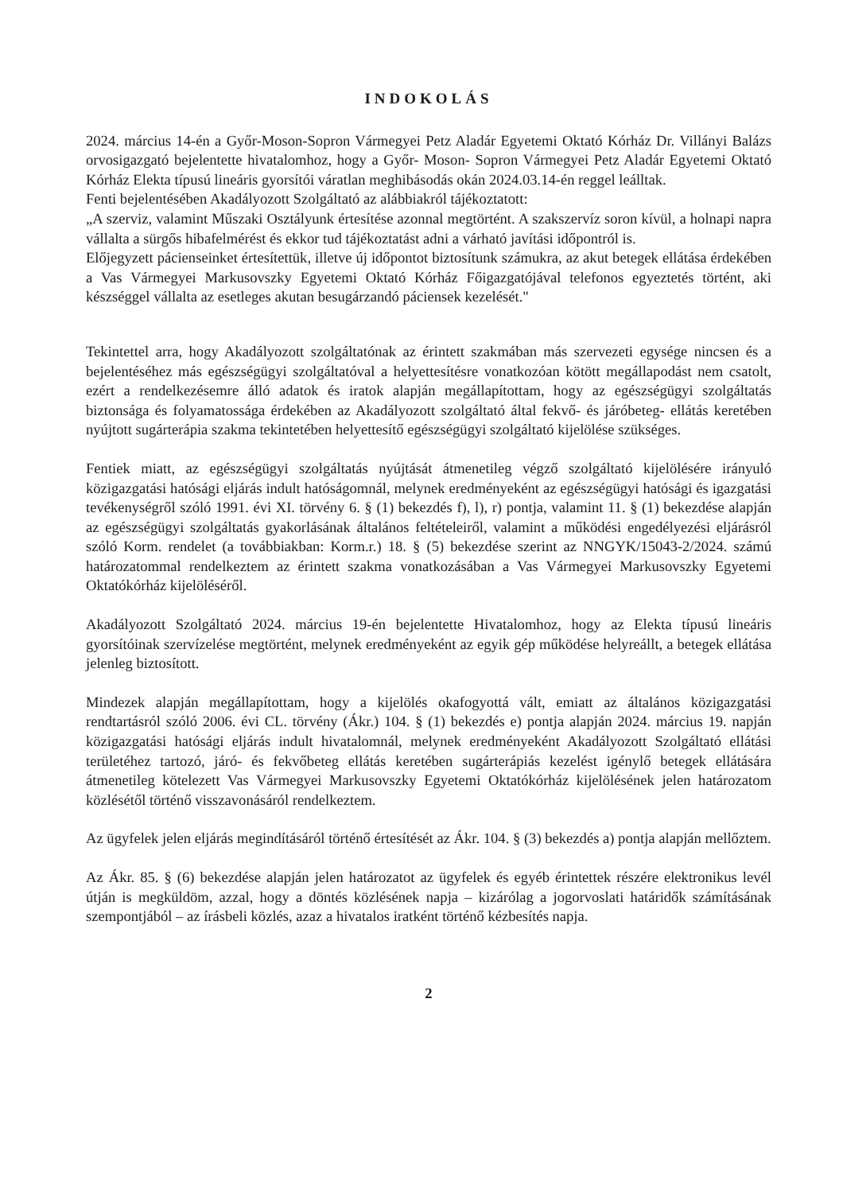INDOKOLÁS
2024. március 14-én a Győr-Moson-Sopron Vármegyei Petz Aladár Egyetemi Oktató Kórház Dr. Villányi Balázs orvosigazgató bejelentette hivatalomhoz, hogy a Győr- Moson- Sopron Vármegyei Petz Aladár Egyetemi Oktató Kórház Elekta típusú lineáris gyorsítói váratlan meghibásodás okán 2024.03.14-én reggel leálltak.
Fenti bejelentésében Akadályozott Szolgáltató az alábbiakról tájékoztatott:
„A szerviz, valamint Műszaki Osztályunk értesítése azonnal megtörtént. A szakszervíz soron kívül, a holnapi napra vállalta a sürgős hibafelmérést és ekkor tud tájékoztatást adni a várható javítási időpontról is.
Előjegyzett pácienseinket értesítettük, illetve új időpontot biztosítunk számukra, az akut betegek ellátása érdekében a Vas Vármegyei Markusovszky Egyetemi Oktató Kórház Főigazgatójával telefonos egyeztetés történt, aki készséggel vállalta az esetleges akutan besugárzandó páciensek kezelését."
Tekintettel arra, hogy Akadályozott szolgáltatónak az érintett szakmában más szervezeti egysége nincsen és a bejelentéséhez más egészségügyi szolgáltatóval a helyettesítésre vonatkozóan kötött megállapodást nem csatolt, ezért a rendelkezésemre álló adatok és iratok alapján megállapítottam, hogy az egészségügyi szolgáltatás biztonsága és folyamatossága érdekében az Akadályozott szolgáltató által fekvő- és járóbeteg- ellátás keretében nyújtott sugárterápia szakma tekintetében helyettesítő egészségügyi szolgáltató kijelölése szükséges.
Fentiek miatt, az egészségügyi szolgáltatás nyújtását átmenetileg végző szolgáltató kijelölésére irányuló közigazgatási hatósági eljárás indult hatóságomnál, melynek eredményeként az egészségügyi hatósági és igazgatási tevékenységről szóló 1991. évi XI. törvény 6. § (1) bekezdés f), l), r) pontja, valamint 11. § (1) bekezdése alapján az egészségügyi szolgáltatás gyakorlásának általános feltételeiről, valamint a működési engedélyezési eljárásról szóló Korm. rendelet (a továbbiakban: Korm.r.) 18. § (5) bekezdése szerint az NNGYK/15043-2/2024. számú határozatommal rendelkeztem az érintett szakma vonatkozásában a Vas Vármegyei Markusovszky Egyetemi Oktatókórház kijelöléséről.
Akadályozott Szolgáltató 2024. március 19-én bejelentette Hivatalomhoz, hogy az Elekta típusú lineáris gyorsítóinak szervízelése megtörtént, melynek eredményeként az egyik gép működése helyreállt, a betegek ellátása jelenleg biztosított.
Mindezek alapján megállapítottam, hogy a kijelölés okafogyottá vált, emiatt az általános közigazgatási rendtartásról szóló 2006. évi CL. törvény (Ákr.) 104. § (1) bekezdés e) pontja alapján 2024. március 19. napján közigazgatási hatósági eljárás indult hivatalomnál, melynek eredményeként Akadályozott Szolgáltató ellátási területéhez tartozó, járó- és fekvőbeteg ellátás keretében sugárterápiás kezelést igénylő betegek ellátására átmenetileg kötelezett Vas Vármegyei Markusovszky Egyetemi Oktatókórház kijelölésének jelen határozatom közlésétől történő visszavonásáról rendelkeztem.
Az ügyfelek jelen eljárás megindításáról történő értesítését az Ákr. 104. § (3) bekezdés a) pontja alapján mellőztem.
Az Ákr. 85. § (6) bekezdése alapján jelen határozatot az ügyfelek és egyéb érintettek részére elektronikus levél útján is megküldöm, azzal, hogy a döntés közlésének napja – kizárólag a jogorvoslati határidők számításának szempontjából – az írásbeli közlés, azaz a hivatalos iratként történő kézbesítés napja.
2